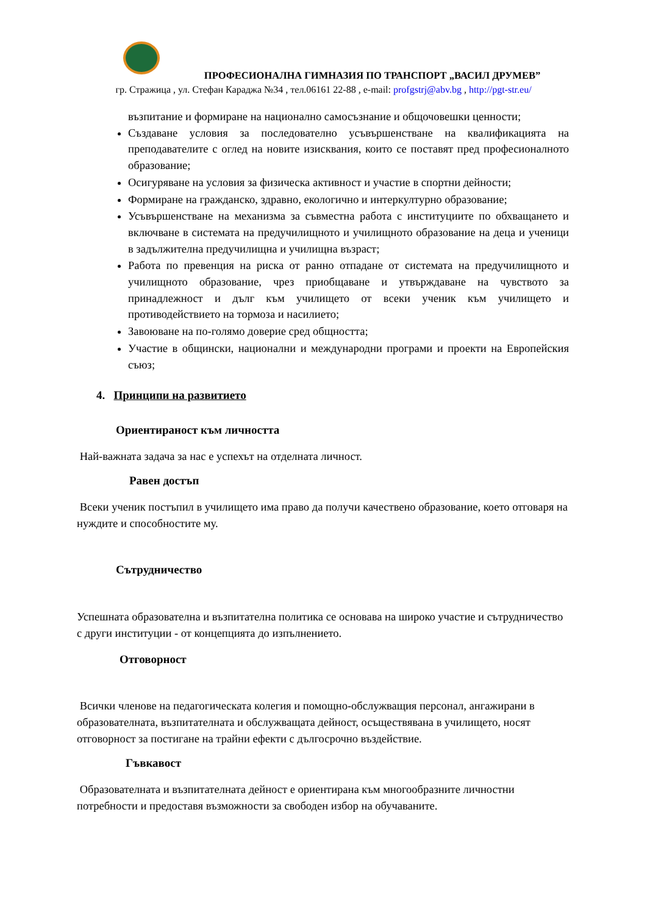ПРОФЕСИОНАЛНА ГИМНАЗИЯ ПО ТРАНСПОРТ „ВАСИЛ ДРУМЕВ”
гр. Стражица , ул. Стефан Караджа №34 , тел.06161 22-88 , e-mail: profgstrj@abv.bg , http://pgt-str.eu/
възпитание и формиране на национално самосъзнание и общочовешки ценности;
Създаване условия за последователно усъвършенстване на квалификацията на преподавателите с оглед на новите изисквания, които се поставят пред професионалното образование;
Осигуряване на условия за физическа активност и участие в спортни дейности;
Формиране на гражданско, здравно, екологично и интеркултурно образование;
Усъвършенстване на механизма за съвместна работа с институциите по обхващането и включване в системата на предучилищното и училищното образование на деца и ученици в задължителна предучилищна и училищна възраст;
Работа по превенция на риска от ранно отпадане от системата на предучилищното и училищното образование, чрез приобщаване и утвърждаване на чувството за принадлежност и дълг към училището от всеки ученик към училището и противодействието на тормоза и насилието;
Завоюване на по-голямо доверие сред общността;
Участие в общински, национални и международни програми и проекти на Европейския съюз;
4. Принципи на развитието
Ориентираност към личността
Най-важната задача за нас е успехът на отделната личност.
Равен достъп
Всеки ученик постъпил в училището има право да получи качествено образование, което отговаря на нуждите и способностите му.
Сътрудничество
Успешната образователна и възпитателна политика се основава на широко участие и сътрудничество с други институции - от концепцията до изпълнението.
Отговорност
Всички членове на педагогическата колегия и помощно-обслужващия персонал, ангажирани в образователната, възпитателната и обслужващата дейност, осъществявана в училището, носят отговорност за постигане на трайни ефекти с дългосрочно въздействие.
Гъвкавост
Образователната и възпитателната дейност е ориентирана към многообразните личностни потребности и предоставя възможности за свободен избор на обучаваните.